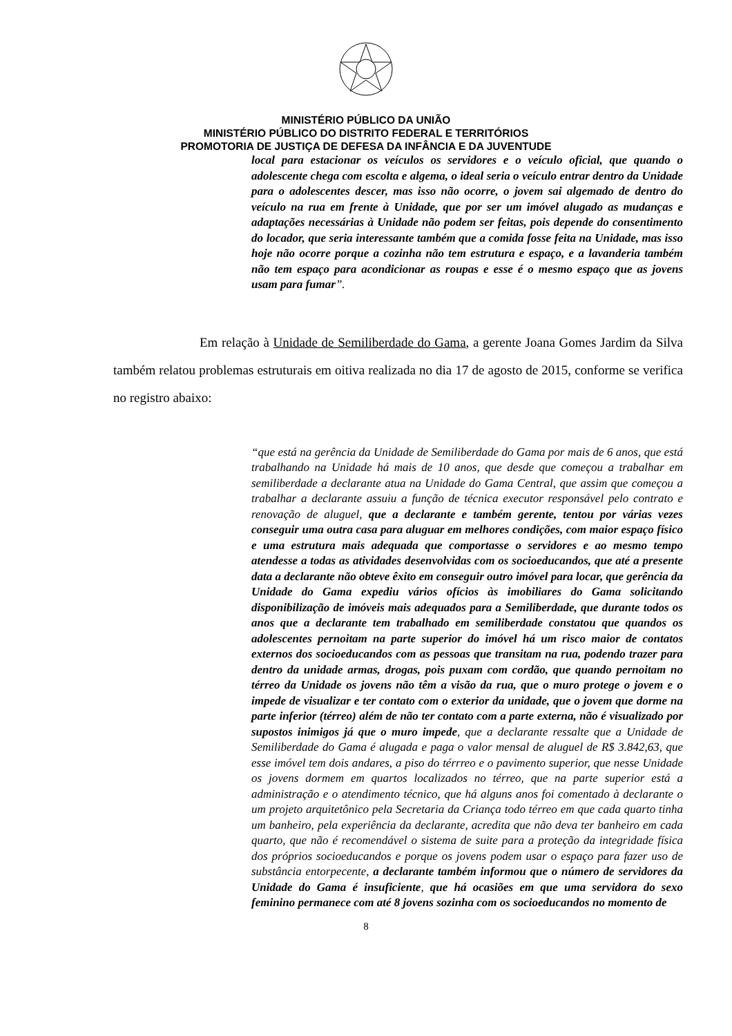MINISTÉRIO PÚBLICO DA UNIÃO
MINISTÉRIO PÚBLICO DO DISTRITO FEDERAL E TERRITÓRIOS
PROMOTORIA DE JUSTIÇA DE DEFESA DA INFÂNCIA E DA JUVENTUDE
local para estacionar os veículos os servidores e o veículo oficial, que quando o adolescente chega com escolta e algema, o ideal seria o veículo entrar dentro da Unidade para o adolescentes descer, mas isso não ocorre, o jovem sai algemado de dentro do veículo na rua em frente à Unidade, que por ser um imóvel alugado as mudanças e adaptações necessárias à Unidade não podem ser feitas, pois depende do consentimento do locador, que seria interessante também que a comida fosse feita na Unidade, mas isso hoje não ocorre porque a cozinha não tem estrutura e espaço, e a lavanderia também não tem espaço para acondicionar as roupas e esse é o mesmo espaço que as jovens usam para fumar”.
Em relação à Unidade de Semiliberdade do Gama, a gerente Joana Gomes Jardim da Silva também relatou problemas estruturais em oitiva realizada no dia 17 de agosto de 2015, conforme se verifica no registro abaixo:
“que está na gerência da Unidade de Semiliberdade do Gama por mais de 6 anos, que está trabalhando na Unidade há mais de 10 anos, que desde que começou a trabalhar em semiliberdade a declarante atua na Unidade do Gama Central, que assim que começou a trabalhar a declarante assuiu a função de técnica executor responsável pelo contrato e renovação de aluguel, que a declarante e também gerente, tentou por várias vezes conseguir uma outra casa para aluguar em melhores condições, com maior espaço físico e uma estrutura mais adequada que comportasse o servidores e ao mesmo tempo atendesse a todas as atividades desenvolvidas com os socioeducandos, que até a presente data a declarante não obteve êxito em conseguir outro imóvel para locar, que gerência da Unidade do Gama expediu vários ofícios às imobiliares do Gama solicitando disponibilização de imóveis mais adequados para a Semiliberdade, que durante todos os anos que a declarante tem trabalhado em semiliberdade constatou que quandos os adolescentes pernoitam na parte superior do imóvel há um risco maior de contatos externos dos socioeducandos com as pessoas que transitam na rua, podendo trazer para dentro da unidade armas, drogas, pois puxam com cordão, que quando pernoitam no térreo da Unidade os jovens não têm a visão da rua, que o muro protege o jovem e o impede de visualizar e ter contato com o exterior da unidade, que o jovem que dorme na parte inferior (térreo) além de não ter contato com a parte externa, não é visualizado por supostos inimigos já que o muro impede, que a declarante ressalte que a Unidade de Semiliberdade do Gama é alugada e paga o valor mensal de aluguel de R$ 3.842,63, que esse imóvel tem dois andares, a piso do térrreo e o pavimento superior, que nesse Unidade os jovens dormem em quartos localizados no térreo, que na parte superior está a administração e o atendimento técnico, que há alguns anos foi comentado à declarante o um projeto arquitetônico pela Secretaria da Criança todo térreo em que cada quarto tinha um banheiro, pela experiência da declarante, acredita que não deva ter banheiro em cada quarto, que não é recomendável o sistema de suite para a proteção da integridade física dos próprios socioeducandos e porque os jovens podem usar o espaço para fazer uso de substância entorpecente, a declarante também informou que o número de servidores da Unidade do Gama é insuficiente, que há ocasiões em que uma servidora do sexo feminino permanece com até 8 jovens sozinha com os socioeducandos no momento de
8